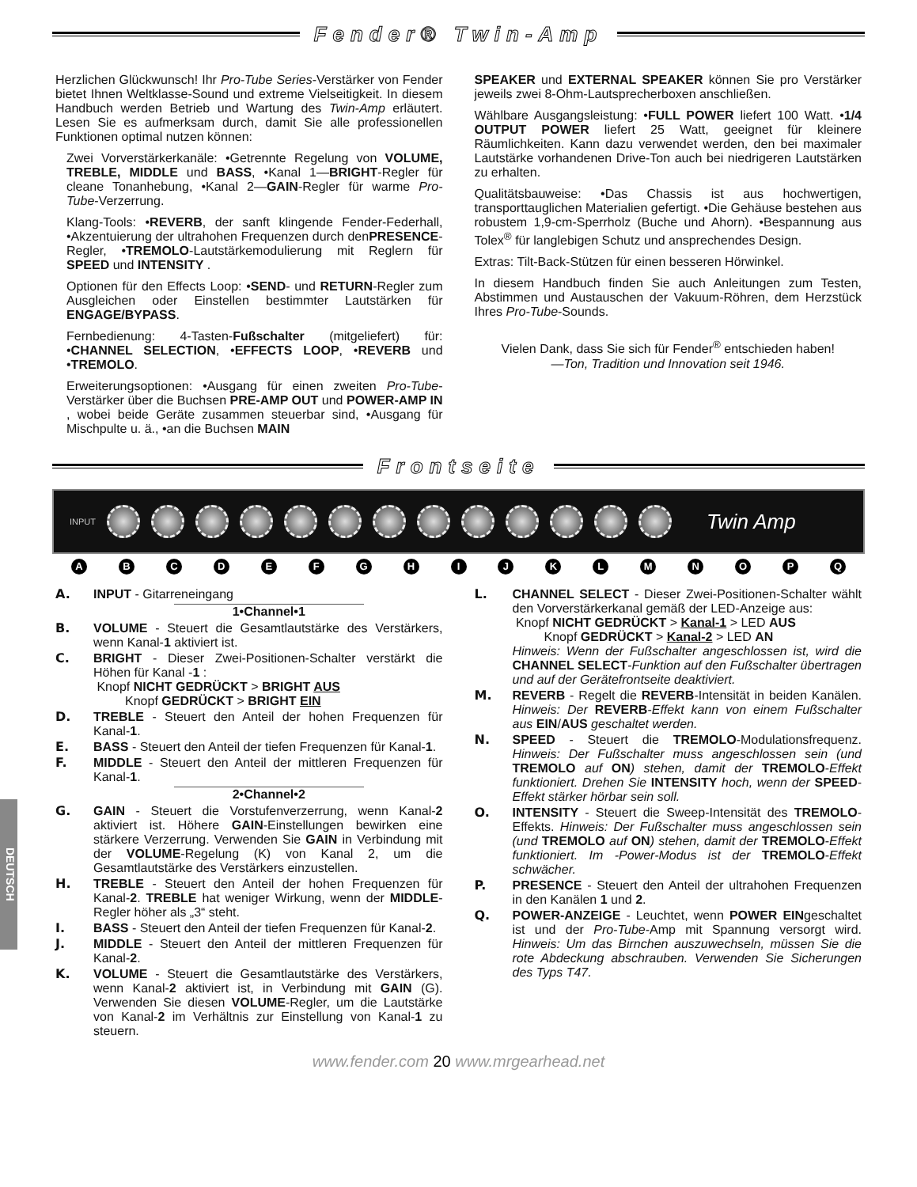Fender® Twin-Amp
Herzlichen Glückwunsch! Ihr Pro-Tube Series-Verstärker von Fender bietet Ihnen Weltklasse-Sound und extreme Vielseitigkeit. In diesem Handbuch werden Betrieb und Wartung des Twin-Amp erläutert. Lesen Sie es aufmerksam durch, damit Sie alle professionellen Funktionen optimal nutzen können:
Zwei Vorverstärkerkanäle: •Getrennte Regelung von VOLUME, TREBLE, MIDDLE und BASS, •Kanal 1—BRIGHT-Regler für cleane Tonanhebung, •Kanal 2—GAIN-Regler für warme Pro-Tube-Verzerrung.
Klang-Tools: •REVERB, der sanft klingende Fender-Federhall, •Akzentuierung der ultrahohen Frequenzen durch denPRESENCE-Regler, •TREMOLO-Lautstärkemodulierung mit Reglern für SPEED und INTENSITY .
Optionen für den Effects Loop: •SEND- und RETURN-Regler zum Ausgleichen oder Einstellen bestimmter Lautstärken für ENGAGE/BYPASS.
Fernbedienung: 4-Tasten-Fußschalter (mitgeliefert) für: •CHANNEL SELECTION, •EFFECTS LOOP, •REVERB und •TREMOLO.
Erweiterungsoptionen: •Ausgang für einen zweiten Pro-Tube-Verstärker über die Buchsen PRE-AMP OUT und POWER-AMP IN , wobei beide Geräte zusammen steuerbar sind, •Ausgang für Mischpulte u. ä., •an die Buchsen MAIN
SPEAKER und EXTERNAL SPEAKER können Sie pro Verstärker jeweils zwei 8-Ohm-Lautsprecherboxen anschließen.
Wählbare Ausgangsleistung: •FULL POWER liefert 100 Watt. •1/4 OUTPUT POWER liefert 25 Watt, geeignet für kleinere Räumlichkeiten. Kann dazu verwendet werden, den bei maximaler Lautstärke vorhandenen Drive-Ton auch bei niedrigeren Lautstärken zu erhalten.
Qualitätsbauweise: •Das Chassis ist aus hochwertigen, transporttauglichen Materialien gefertigt. •Die Gehäuse bestehen aus robustem 1,9-cm-Sperrholz (Buche und Ahorn). •Bespannung aus Tolex<sup>®</sup> für langlebigen Schutz und ansprechendes Design.
Extras: Tilt-Back-Stützen für einen besseren Hörwinkel.
In diesem Handbuch finden Sie auch Anleitungen zum Testen, Abstimmen und Austauschen der Vakuum-Röhren, dem Herzstück Ihres Pro-Tube-Sounds.
Vielen Dank, dass Sie sich für Fender<sup>®</sup> entschieden haben!
—Ton, Tradition und Innovation seit 1946.
Frontseite
INPUT
Twin Amp
ABCDEFGHIJKLMNOPQ
A. INPUT - Gitarreneingang
1•Channel•1
B. VOLUME - Steuert die Gesamtlautstärke des Verstärkers, wenn Kanal-1 aktiviert ist.
C. BRIGHT - Dieser Zwei-Positionen-Schalter verstärkt die Höhen für Kanal -1 :
Knopf NICHT GEDRÜCKT > BRIGHT AUS
Knopf GEDRÜCKT > BRIGHT EIN
D. TREBLE - Steuert den Anteil der hohen Frequenzen für Kanal-1.
E. BASS - Steuert den Anteil der tiefen Frequenzen für Kanal-1.
F. MIDDLE - Steuert den Anteil der mittleren Frequenzen für Kanal-1.
2•Channel•2
G. GAIN - Steuert die Vorstufenverzerrung, wenn Kanal-2 aktiviert ist. Höhere GAIN-Einstellungen bewirken eine stärkere Verzerrung. Verwenden Sie GAIN in Verbindung mit der VOLUME-Regelung (K) von Kanal 2, um die Gesamtlautstärke des Verstärkers einzustellen.
H. TREBLE - Steuert den Anteil der hohen Frequenzen für Kanal-2. TREBLE hat weniger Wirkung, wenn der MIDDLE-Regler höher als „3“ steht.
I. BASS - Steuert den Anteil der tiefen Frequenzen für Kanal-2.
J. MIDDLE - Steuert den Anteil der mittleren Frequenzen für Kanal-2.
K. VOLUME - Steuert die Gesamtlautstärke des Verstärkers, wenn Kanal-2 aktiviert ist, in Verbindung mit GAIN (G). Verwenden Sie diesen VOLUME-Regler, um die Lautstärke von Kanal-2 im Verhältnis zur Einstellung von Kanal-1 zu steuern.
L. CHANNEL SELECT - Dieser Zwei-Positionen-Schalter wählt den Vorverstärkerkanal gemäß der LED-Anzeige aus:
Knopf NICHT GEDRÜCKT > Kanal-1 > LED AUS
Knopf GEDRÜCKT > Kanal-2 > LED AN
Hinweis: Wenn der Fußschalter angeschlossen ist, wird die CHANNEL SELECT-Funktion auf den Fußschalter übertragen und auf der Gerätefrontseite deaktiviert.
M. REVERB - Regelt die REVERB-Intensität in beiden Kanälen. Hinweis: Der REVERB-Effekt kann von einem Fußschalter aus EIN/AUS geschaltet werden.
N. SPEED - Steuert die TREMOLO-Modulationsfrequenz. Hinweis: Der Fußschalter muss angeschlossen sein (und TREMOLO auf ON) stehen, damit der TREMOLO-Effekt funktioniert. Drehen Sie INTENSITY hoch, wenn der SPEED-Effekt stärker hörbar sein soll.
O. INTENSITY - Steuert die Sweep-Intensität des TREMOLO-Effekts. Hinweis: Der Fußschalter muss angeschlossen sein (und TREMOLO auf ON) stehen, damit der TREMOLO-Effekt funktioniert. Im -Power-Modus ist der TREMOLO-Effekt schwächer.
P. PRESENCE - Steuert den Anteil der ultrahohen Frequenzen in den Kanälen 1 und 2.
Q. POWER-ANZEIGE - Leuchtet, wenn POWER EINgeschaltet ist und der Pro-Tube-Amp mit Spannung versorgt wird. Hinweis: Um das Birnchen auszuwechseln, müssen Sie die rote Abdeckung abschrauben. Verwenden Sie Sicherungen des Typs T47.
DEUTSCH
www.fender.com 20 www.mrgearhead.net